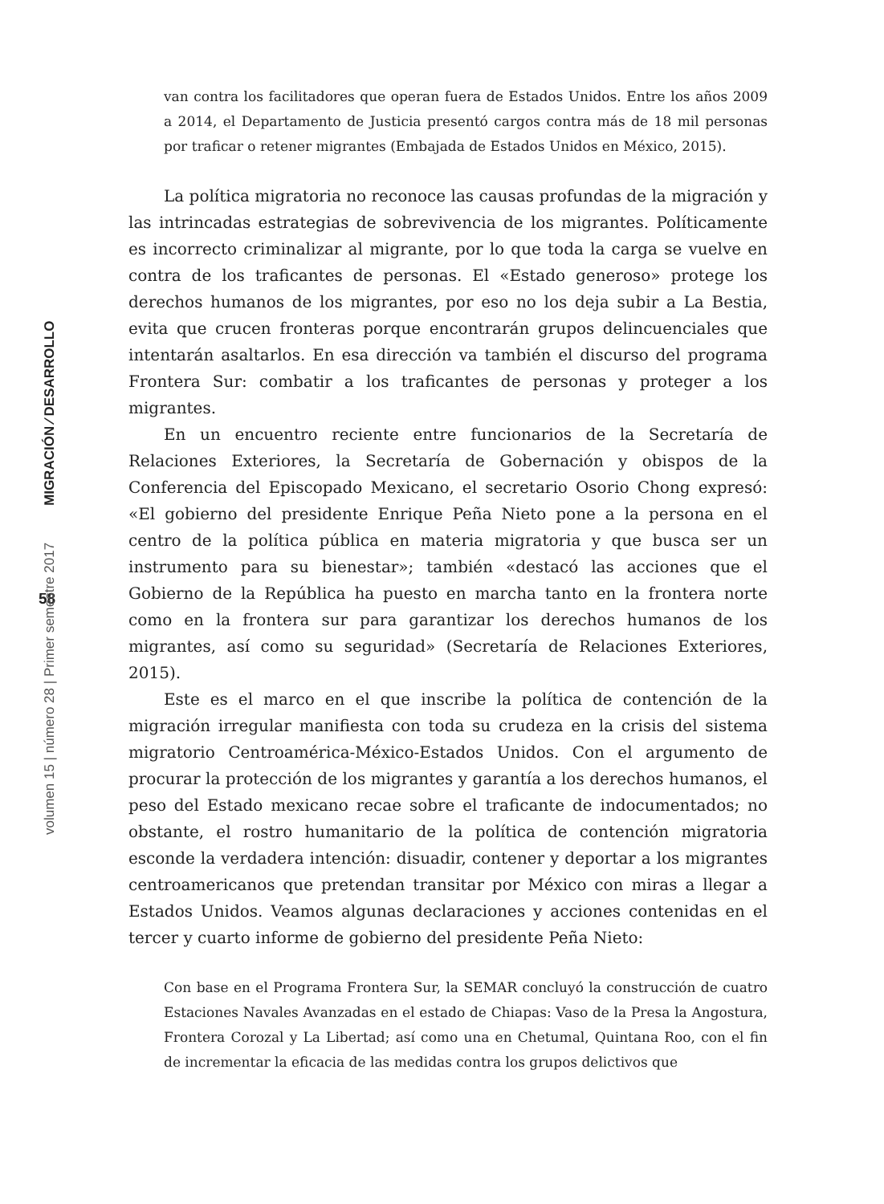MIGRACIÓN ⁄ DESARROLLO
58
volumen 15 | número 28 | Primer semestre 2017
van contra los facilitadores que operan fuera de Estados Unidos. Entre los años 2009 a 2014, el Departamento de Justicia presentó cargos contra más de 18 mil personas por traficar o retener migrantes (Embajada de Estados Unidos en México, 2015).
La política migratoria no reconoce las causas profundas de la migración y las intrincadas estrategias de sobrevivencia de los migrantes. Políticamente es incorrecto criminalizar al migrante, por lo que toda la carga se vuelve en contra de los traficantes de personas. El «Estado generoso» protege los derechos humanos de los migrantes, por eso no los deja subir a La Bestia, evita que crucen fronteras porque encontrarán grupos delincuenciales que intentarán asaltarlos. En esa dirección va también el discurso del programa Frontera Sur: combatir a los traficantes de personas y proteger a los migrantes.
En un encuentro reciente entre funcionarios de la Secretaría de Relaciones Exteriores, la Secretaría de Gobernación y obispos de la Conferencia del Episcopado Mexicano, el secretario Osorio Chong expresó: «El gobierno del presidente Enrique Peña Nieto pone a la persona en el centro de la política pública en materia migratoria y que busca ser un instrumento para su bienestar»; también «destacó las acciones que el Gobierno de la República ha puesto en marcha tanto en la frontera norte como en la frontera sur para garantizar los derechos humanos de los migrantes, así como su seguridad» (Secretaría de Relaciones Exteriores, 2015).
Este es el marco en el que inscribe la política de contención de la migración irregular manifiesta con toda su crudeza en la crisis del sistema migratorio Centroamérica-México-Estados Unidos. Con el argumento de procurar la protección de los migrantes y garantía a los derechos humanos, el peso del Estado mexicano recae sobre el traficante de indocumentados; no obstante, el rostro humanitario de la política de contención migratoria esconde la verdadera intención: disuadir, contener y deportar a los migrantes centroamericanos que pretendan transitar por México con miras a llegar a Estados Unidos. Veamos algunas declaraciones y acciones contenidas en el tercer y cuarto informe de gobierno del presidente Peña Nieto:
Con base en el Programa Frontera Sur, la SEMAR concluyó la construcción de cuatro Estaciones Navales Avanzadas en el estado de Chiapas: Vaso de la Presa la Angostura, Frontera Corozal y La Libertad; así como una en Chetumal, Quintana Roo, con el fin de incrementar la eficacia de las medidas contra los grupos delictivos que